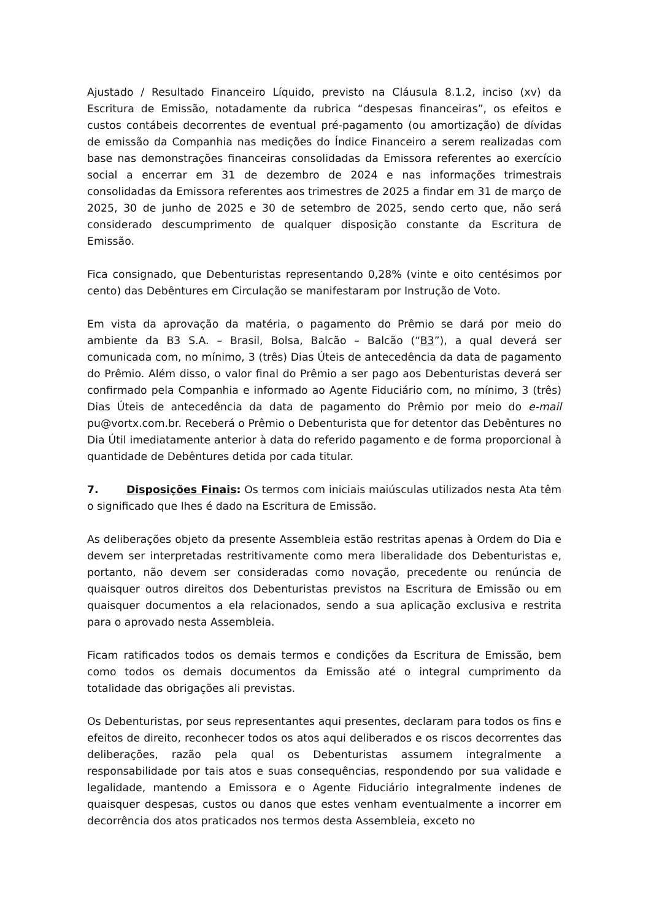Ajustado / Resultado Financeiro Líquido, previsto na Cláusula 8.1.2, inciso (xv) da Escritura de Emissão, notadamente da rubrica “despesas financeiras”, os efeitos e custos contábeis decorrentes de eventual pré-pagamento (ou amortização) de dívidas de emissão da Companhia nas medições do Índice Financeiro a serem realizadas com base nas demonstrações financeiras consolidadas da Emissora referentes ao exercício social a encerrar em 31 de dezembro de 2024 e nas informações trimestrais consolidadas da Emissora referentes aos trimestres de 2025 a findar em 31 de março de 2025, 30 de junho de 2025 e 30 de setembro de 2025, sendo certo que, não será considerado descumprimento de qualquer disposição constante da Escritura de Emissão.
Fica consignado, que Debenturistas representando 0,28% (vinte e oito centésimos por cento) das Debêntures em Circulação se manifestaram por Instrução de Voto.
Em vista da aprovação da matéria, o pagamento do Prêmio se dará por meio do ambiente da B3 S.A. – Brasil, Bolsa, Balcão – Balcão (“B3”), a qual deverá ser comunicada com, no mínimo, 3 (três) Dias Úteis de antecedência da data de pagamento do Prêmio. Além disso, o valor final do Prêmio a ser pago aos Debenturistas deverá ser confirmado pela Companhia e informado ao Agente Fiduciário com, no mínimo, 3 (três) Dias Úteis de antecedência da data de pagamento do Prêmio por meio do e-mail pu@vortx.com.br. Receberá o Prêmio o Debenturista que for detentor das Debêntures no Dia Útil imediatamente anterior à data do referido pagamento e de forma proporcional à quantidade de Debêntures detida por cada titular.
7. Disposições Finais: Os termos com iniciais maiúsculas utilizados nesta Ata têm o significado que lhes é dado na Escritura de Emissão.
As deliberações objeto da presente Assembleia estão restritas apenas à Ordem do Dia e devem ser interpretadas restritivamente como mera liberalidade dos Debenturistas e, portanto, não devem ser consideradas como novação, precedente ou renúncia de quaisquer outros direitos dos Debenturistas previstos na Escritura de Emissão ou em quaisquer documentos a ela relacionados, sendo a sua aplicação exclusiva e restrita para o aprovado nesta Assembleia.
Ficam ratificados todos os demais termos e condições da Escritura de Emissão, bem como todos os demais documentos da Emissão até o integral cumprimento da totalidade das obrigações ali previstas.
Os Debenturistas, por seus representantes aqui presentes, declaram para todos os fins e efeitos de direito, reconhecer todos os atos aqui deliberados e os riscos decorrentes das deliberações, razão pela qual os Debenturistas assumem integralmente a responsabilidade por tais atos e suas consequências, respondendo por sua validade e legalidade, mantendo a Emissora e o Agente Fiduciário integralmente indenes de quaisquer despesas, custos ou danos que estes venham eventualmente a incorrer em decorrência dos atos praticados nos termos desta Assembleia, exceto no